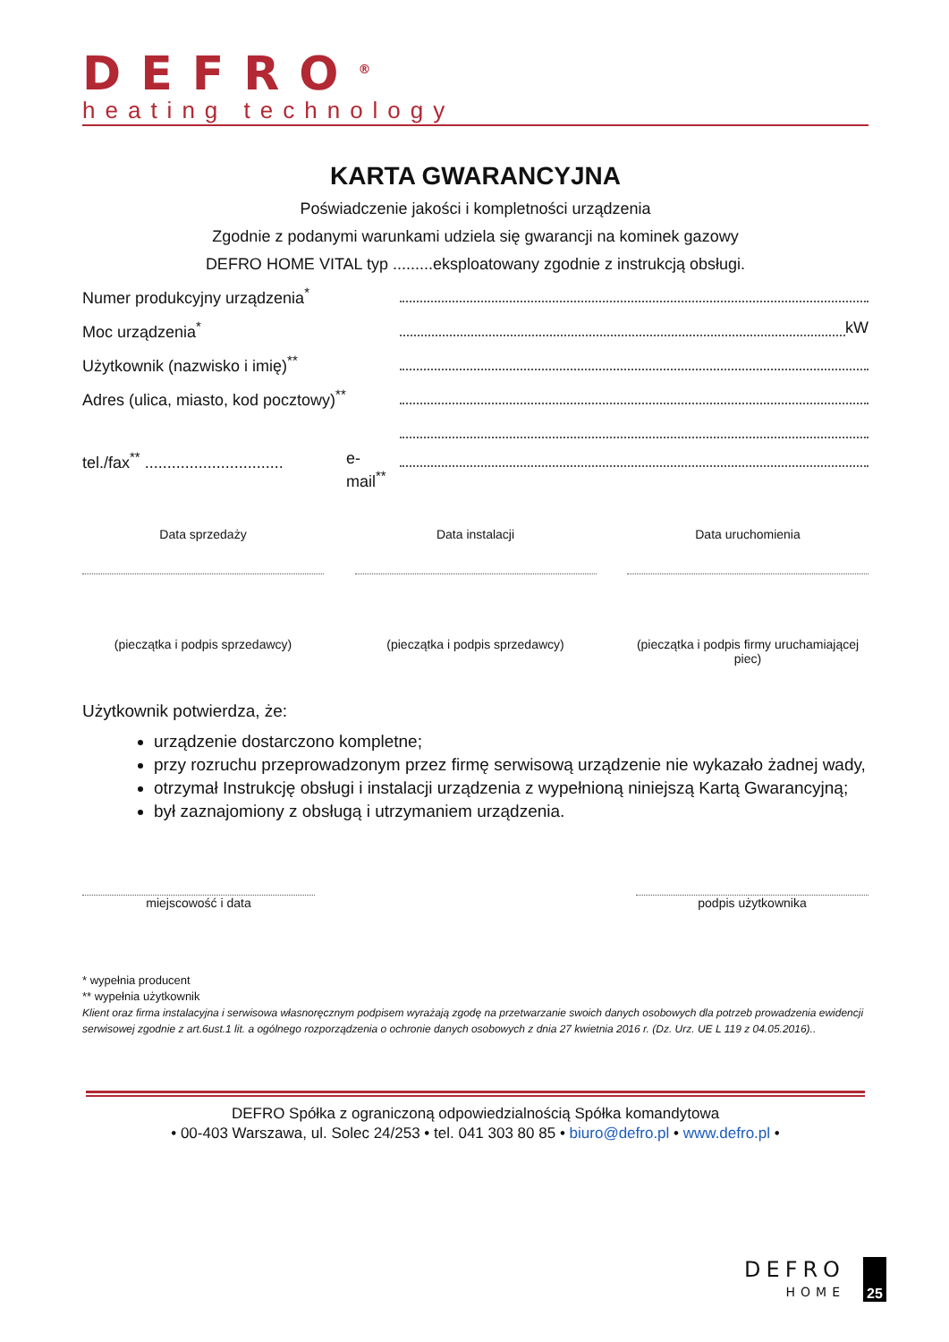DEFRO<sup>®</sup>
heating technology
KARTA GWARANCYJNA
Poświadczenie jakości i kompletności urządzenia
Zgodnie z podanymi warunkami udziela się gwarancji na kominek gazowy
DEFRO HOME VITAL typ .........eksploatowany zgodnie z instrukcją obsługi.
Numer produkcyjny urządzenia<sup>*</sup>
Moc urządzenia<sup>*</sup> kW
Użytkownik (nazwisko i imię)<sup>**</sup>
Adres (ulica, miasto, kod pocztowy)<sup>**</sup>
tel./fax<sup>**</sup> ............................... e-mail<sup>**</sup>
Data sprzedaży
(pieczątka i podpis sprzedawcy)
Data instalacji
(pieczątka i podpis sprzedawcy)
Data uruchomienia
(pieczątka i podpis firmy uruchamiającej piec)
Użytkownik potwierdza, że:
urządzenie dostarczono kompletne;
przy rozruchu przeprowadzonym przez firmę serwisową urządzenie nie wykazało żadnej wady,
otrzymał Instrukcję obsługi i instalacji urządzenia z wypełnioną niniejszą Kartą Gwarancyjną;
był zaznajomiony z obsługą i utrzymaniem urządzenia.
miejscowość i data podpis użytkownika
* wypełnia producent
** wypełnia użytkownik
Klient oraz firma instalacyjna i serwisowa własnoręcznym podpisem wyrażają zgodę na przetwarzanie swoich danych osobowych dla potrzeb prowadzenia ewidencji serwisowej zgodnie z art.6ust.1 lit. a ogólnego rozporządzenia o ochronie danych osobowych z dnia 27 kwietnia 2016 r. (Dz. Urz. UE L 119 z 04.05.2016)..
DEFRO Spółka z ograniczoną odpowiedzialnością Spółka komandytowa
• 00-403 Warszawa, ul. Solec 24/253 • tel. 041 303 80 85 • biuro@defro.pl • www.defro.pl •
DEFRO
HOME
25